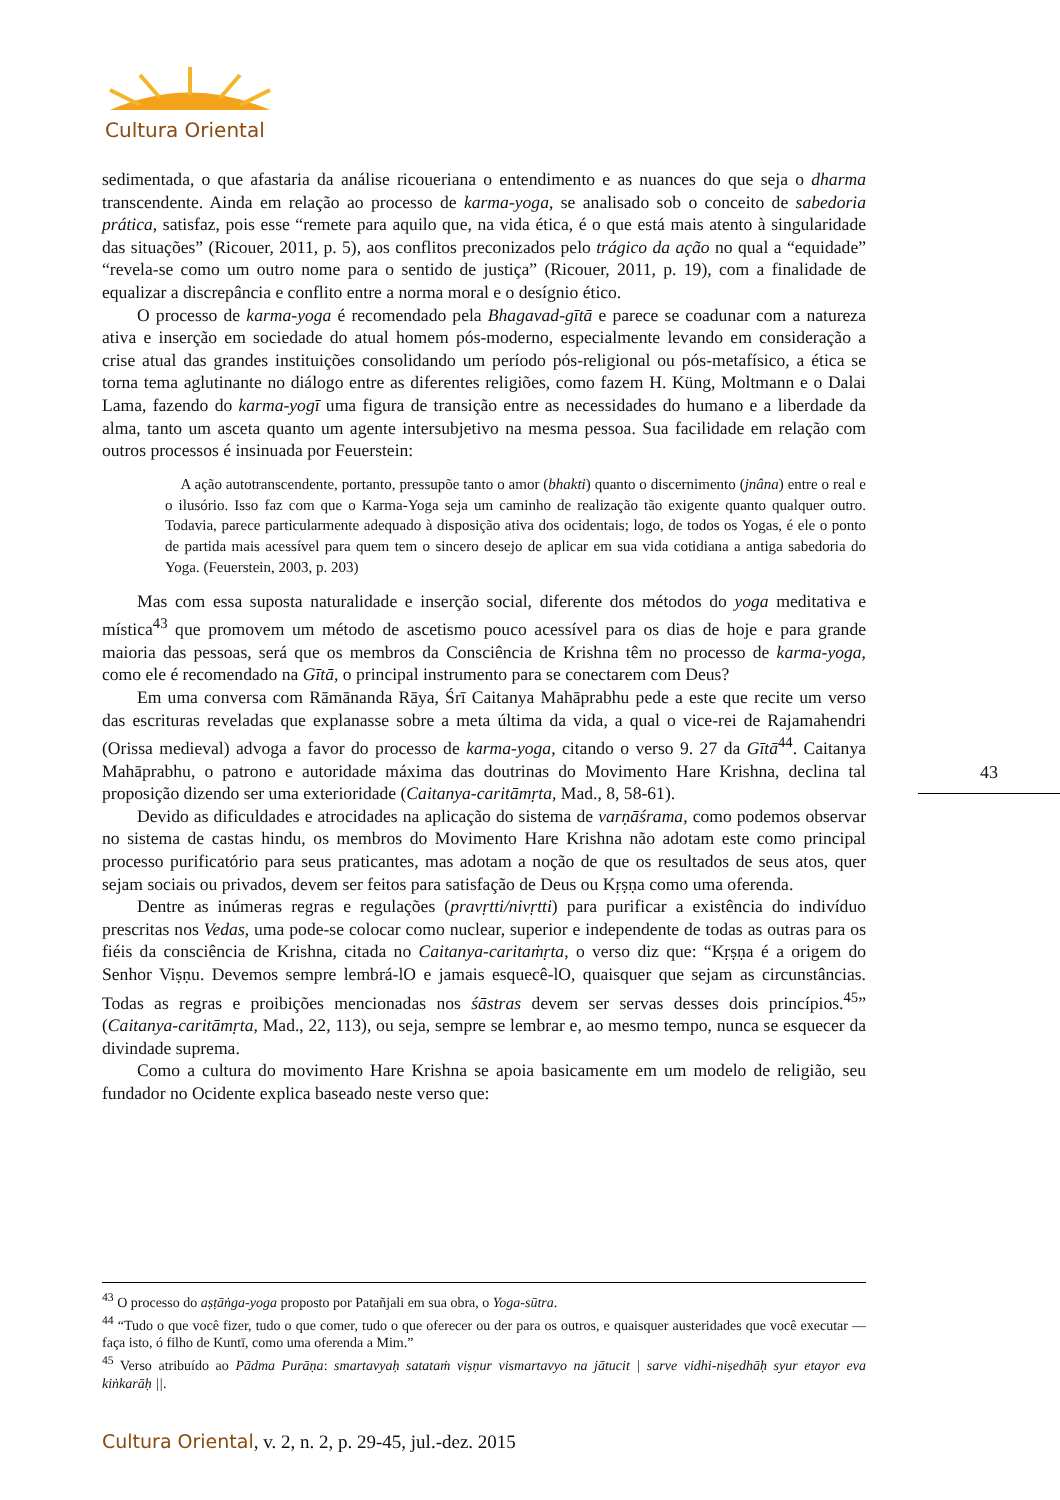Cultura Oriental
sedimentada, o que afastaria da análise ricoueriana o entendimento e as nuances do que seja o dharma transcendente. Ainda em relação ao processo de karma-yoga, se analisado sob o conceito de sabedoria prática, satisfaz, pois esse “remete para aquilo que, na vida ética, é o que está mais atento à singularidade das situações” (Ricouer, 2011, p. 5), aos conflitos preconizados pelo trágico da ação no qual a “equidade” “revela-se como um outro nome para o sentido de justiça” (Ricouer, 2011, p. 19), com a finalidade de equalizar a discrepância e conflito entre a norma moral e o desígnio ético.
O processo de karma-yoga é recomendado pela Bhagavad-gītā e parece se coadunar com a natureza ativa e inserção em sociedade do atual homem pós-moderno, especialmente levando em consideração a crise atual das grandes instituições consolidando um período pós-religional ou pós-metafísico, a ética se torna tema aglutinante no diálogo entre as diferentes religiões, como fazem H. Küng, Moltmann e o Dalai Lama, fazendo do karma-yogī uma figura de transição entre as necessidades do humano e a liberdade da alma, tanto um asceta quanto um agente intersubjetivo na mesma pessoa. Sua facilidade em relação com outros processos é insinuada por Feuerstein:
A ação autotranscendente, portanto, pressupõe tanto o amor (bhakti) quanto o discernimento (jnâna) entre o real e o ilusório. Isso faz com que o Karma-Yoga seja um caminho de realização tão exigente quanto qualquer outro. Todavia, parece particularmente adequado à disposição ativa dos ocidentais; logo, de todos os Yogas, é ele o ponto de partida mais acessível para quem tem o sincero desejo de aplicar em sua vida cotidiana a antiga sabedoria do Yoga. (Feuerstein, 2003, p. 203)
Mas com essa suposta naturalidade e inserção social, diferente dos métodos do yoga meditativa e mística<sup>43</sup> que promovem um método de ascetismo pouco acessível para os dias de hoje e para grande maioria das pessoas, será que os membros da Consciência de Krishna têm no processo de karma-yoga, como ele é recomendado na Gītā, o principal instrumento para se conectarem com Deus?
Em uma conversa com Rāmānanda Rāya, Śrī Caitanya Mahāprabhu pede a este que recite um verso das escrituras reveladas que explanasse sobre a meta última da vida, a qual o vice-rei de Rajamahendri (Orissa medieval) advoga a favor do processo de karma-yoga, citando o verso 9. 27 da Gītā<sup>44</sup>. Caitanya Mahāprabhu, o patrono e autoridade máxima das doutrinas do Movimento Hare Krishna, declina tal proposição dizendo ser uma exterioridade (Caitanya-caritāmṛta, Mad., 8, 58-61).
Devido as dificuldades e atrocidades na aplicação do sistema de varṇāśrama, como podemos observar no sistema de castas hindu, os membros do Movimento Hare Krishna não adotam este como principal processo purificatório para seus praticantes, mas adotam a noção de que os resultados de seus atos, quer sejam sociais ou privados, devem ser feitos para satisfação de Deus ou Kṛṣṇa como uma oferenda.
Dentre as inúmeras regras e regulações (pravṛtti/nivṛtti) para purificar a existência do indivíduo prescritas nos Vedas, uma pode-se colocar como nuclear, superior e independente de todas as outras para os fiéis da consciência de Krishna, citada no Caitanya-caritaṁṛta, o verso diz que: “Kṛṣṇa é a origem do Senhor Viṣṇu. Devemos sempre lembrá-lO e jamais esquecê-lO, quaisquer que sejam as circunstâncias. Todas as regras e proibições mencionadas nos śāstras devem ser servas desses dois princípios.<sup>45</sup>” (Caitanya-caritāmṛta, Mad., 22, 113), ou seja, sempre se lembrar e, ao mesmo tempo, nunca se esquecer da divindade suprema.
Como a cultura do movimento Hare Krishna se apoia basicamente em um modelo de religião, seu fundador no Ocidente explica baseado neste verso que:
43
<sup>43</sup> O processo do aṣṭāṅga-yoga proposto por Patañjali em sua obra, o Yoga-sūtra.
<sup>44</sup> “Tudo o que você fizer, tudo o que comer, tudo o que oferecer ou der para os outros, e quaisquer austeridades que você executar — faça isto, ó filho de Kuntī, como uma oferenda a Mim.”
<sup>45</sup> Verso atribuído ao Pādma Purāṇa: smartavyaḥ satataṁ viṣṇur vismartavyo na jātucit | sarve vidhi-niṣedhāḥ syur etayor eva kiṅkarāḥ ||.
Cultura Oriental, v. 2, n. 2, p. 29-45, jul.-dez. 2015